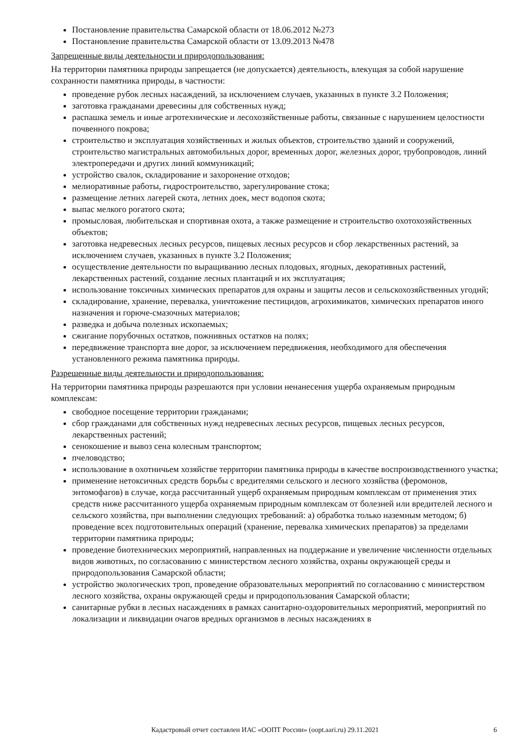Постановление правительства Самарской области от 18.06.2012 №273
Постановление правительства Самарской области от 13.09.2013 №478
Запрещенные виды деятельности и природопользования:
На территории памятника природы запрещается (не допускается) деятельность, влекущая за собой нарушение сохранности памятника природы, в частности:
проведение рубок лесных насаждений, за исключением случаев, указанных в пункте 3.2 Положения;
заготовка гражданами древесины для собственных нужд;
распашка земель и иные агротехнические и лесохозяйственные работы, связанные с нарушением целостности почвенного покрова;
строительство и эксплуатация хозяйственных и жилых объектов, строительство зданий и сооружений, строительство магистральных автомобильных дорог, временных дорог, железных дорог, трубопроводов, линий электропередачи и других линий коммуникаций;
устройство свалок, складирование и захоронение отходов;
мелиоративные работы, гидростроительство, зарегулирование стока;
размещение летних лагерей скота, летних доек, мест водопоя скота;
выпас мелкого рогатого скота;
промысловая, любительская и спортивная охота, а также размещение и строительство охотохозяйственных объектов;
заготовка недревесных лесных ресурсов, пищевых лесных ресурсов и сбор лекарственных растений, за исключением случаев, указанных в пункте 3.2 Положения;
осуществление деятельности по выращиванию лесных плодовых, ягодных, декоративных растений, лекарственных растений, создание лесных плантаций и их эксплуатация;
использование токсичных химических препаратов для охраны и защиты лесов и сельскохозяйственных угодий;
складирование, хранение, перевалка, уничтожение пестицидов, агрохимикатов, химических препаратов иного назначения и горюче-смазочных материалов;
разведка и добыча полезных ископаемых;
сжигание порубочных остатков, пожнивных остатков на полях;
передвижение транспорта вне дорог, за исключением передвижения, необходимого для обеспечения установленного режима памятника природы.
Разрешенные виды деятельности и природопользования:
На территории памятника природы разрешаются при условии ненанесения ущерба охраняемым природным комплексам:
свободное посещение территории гражданами;
сбор гражданами для собственных нужд недревесных лесных ресурсов, пищевых лесных ресурсов, лекарственных растений;
сенокошение и вывоз сена колесным транспортом;
пчеловодство;
использование в охотничьем хозяйстве территории памятника природы в качестве воспроизводственного участка;
применение нетоксичных средств борьбы с вредителями сельского и лесного хозяйства (феромонов, энтомофагов) в случае, когда рассчитанный ущерб охраняемым природным комплексам от применения этих средств ниже рассчитанного ущерба охраняемым природным комплексам от болезней или вредителей лесного и сельского хозяйства, при выполнении следующих требований: а) обработка только наземным методом; б) проведение всех подготовительных операций (хранение, перевалка химических препаратов) за пределами территории памятника природы;
проведение биотехнических мероприятий, направленных на поддержание и увеличение численности отдельных видов животных, по согласованию с министерством лесного хозяйства, охраны окружающей среды и природопользования Самарской области;
устройство экологических троп, проведение образовательных мероприятий по согласованию с министерством лесного хозяйства, охраны окружающей среды и природопользования Самарской области;
санитарные рубки в лесных насаждениях в рамках санитарно-оздоровительных мероприятий, мероприятий по локализации и ликвидации очагов вредных организмов в лесных насаждениях в
Кадастровый отчет составлен ИАС «ООПТ России» (oopt.aari.ru) 29.11.2021
6